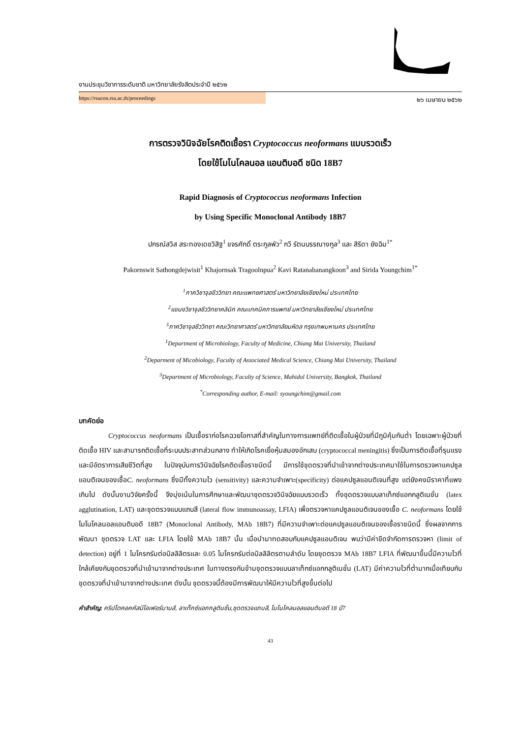งานประชุมวิชาการระดับชาติ มหาวิทยาลัยรังสิตประจำปี ๒๕๖๒
https://rsucon.rsu.ac.th/proceedings
๒๖ เมษายน ๒๕๖๒
การตรวจวินิจฉัยโรคติดเชื้อรา Cryptococcus neoformans แบบรวดเร็ว
โดยใช้โมโนโคลนอล แอนติบอดี ชนิด 18B7
Rapid Diagnosis of Cryptococcus neoformans Infection
by Using Specific Monoclonal Antibody 18B7
ปกรณ์สวิส สระทองเดชวิสิฐ<sup>1</sup> ขจรศักดิ์ ตระกูลพัว<sup>2</sup> กวี รัตนบรรณางกูล<sup>3</sup> และ สิริดา ยังฉิม<sup>1*</sup>
Pakornswit Sathongdejwisit<sup>1</sup> Khajornsak Tragoolnpua<sup>2</sup> Kavi Ratanabanangkoon<sup>3</sup> and Sirida Youngchim<sup>1*</sup>
<sup>1</sup> ภาควิชาจุลชีววิทยา คณะแพทยศาสตร์ มหาวิทยาลัยเชียงใหม่ ประเทศไทย
<sup>2</sup> แขนงวิชาจุลชีววิทยาคลินิก คณะเทคนิคการแพทย์ มหาวิทยาลัยเชียงใหม่ ประเทศไทย
<sup>3</sup> ภาควิชาจุลชีววิทยา คณะวิทยาศาสตร์ มหาวิทยาลัยมหิดล กรุงเทพมหานคร ประเทศไทย
<sup>1</sup> Department of Microbiology, Faculty of Medicine, Chiang Mai University, Thailand
<sup>2</sup> Deparment of Micobiology, Faculty of Associated Medical Science, Chiang Mai University, Thailand
<sup>3</sup> Department of Microbiology, Faculty of Science, Mahidol University, Bangkok, Thailand
<sup>*</sup> Corresponding author, E-mail: syoungchim@gmail.com
บทคัดย่อ
Cryptococcus neoformans เป็นเชื้อราก่อโรคฉวยโอกาสที่สำคัญในทางการแพทย์ที่ติดเชื้อในผู้ป่วยที่มีภูมิคุ้มกันต่ำ โดยเฉพาะผู้ป่วยที่ติดเชื้อ HIV และสามารถติดเชื้อที่ระบบประสาทส่วนกลาง ทำให้เกิดโรคเยื่อหุ้มสมองอักเสบ (cryptococcal meningitis) ซึ่งเป็นการติดเชื้อที่รุนแรงและมีอัตราการเสียชีวิตที่สูง ในปัจจุบันการวินิจฉัยโรคติดเชื้อราชนิดนี้ มีการใช้ชุดตรวจที่นำเข้าจากต่างประเทศมาใช้ในการตรวจหาแคปซูลแอนติเจนของเชื้อC. neoformans ซึ่งมีทั้งความไว (sensitivity) และความจำเพาะ(specificity) ต่อแคปซูลแอนติเจนที่สูง แต่ยังคงมีราคาที่แพงเกินไป ดังนั้นงานวิจัยครั้งนี้ จึงมุ่งเน้นในการศึกษาและพัฒนาชุดตรวจวินิจฉัยแบบรวดเร็ว ทั้งชุดตรวจแบบลาเท็กซ์แอกกลูติเนชั่น (latex agglutination, LAT) และชุดตรวจแบบแถบสี (lateral flow immunoassay, LFIA) เพื่อตรวจหาแคปซูลแอนติเจนของเชื้อ C. neoformans โดยใช้โมโนโคลนอลแอนติบอดี 18B7 (Monoclonal Antibody, MAb 18B7) ที่มีความจำเพาะต่อแคปซูลแอนติเจนของเชื้อราชนิดนี้ ซึ่งผลจากการพัฒนา ชุดตรวจ LAT และ LFIA โดยใช้ MAb 18B7 นั้น เมื่อนำมาทดสอบกับแคปซูลแอนติเจน พบว่ามีค่าขีดจำกัดการตรวจหา (limit of detection) อยู่ที่ 1 ไมโครกรัมต่อมิลลิลิตรและ 0.05 ไมโครกรัมต่อมิลลิลิตรตามลำดับ โดยชุดตรวจ MAb 18B7 LFIA ที่พัฒนาขึ้นนี้มีความไวที่ใกล้เคียงกับชุดตรวจที่นำเข้ามาจากต่างประเทศ ในทางตรงกันข้ามชุดตรวจแบบลาเท็กซ์แอกกลูติเนชั่น (LAT) มีค่าความไวที่ต่ำมากเมื่อเทียบกับชุดตรวจที่นำเข้ามาจากต่างประเทศ ดังนั้น ชุดตรวจนี้ต้องมีการพัฒนาให้มีความไวที่สูงขึ้นต่อไป
คำสำคัญ: คริปโตคอคคัสนีโอเฟอร์มานส์, ลาเท็กซ์แอกกลูตินชั่น,ชุดตรวจแถบสี, โมโนโคลนอลแอนติบอดี 18 บี7
43